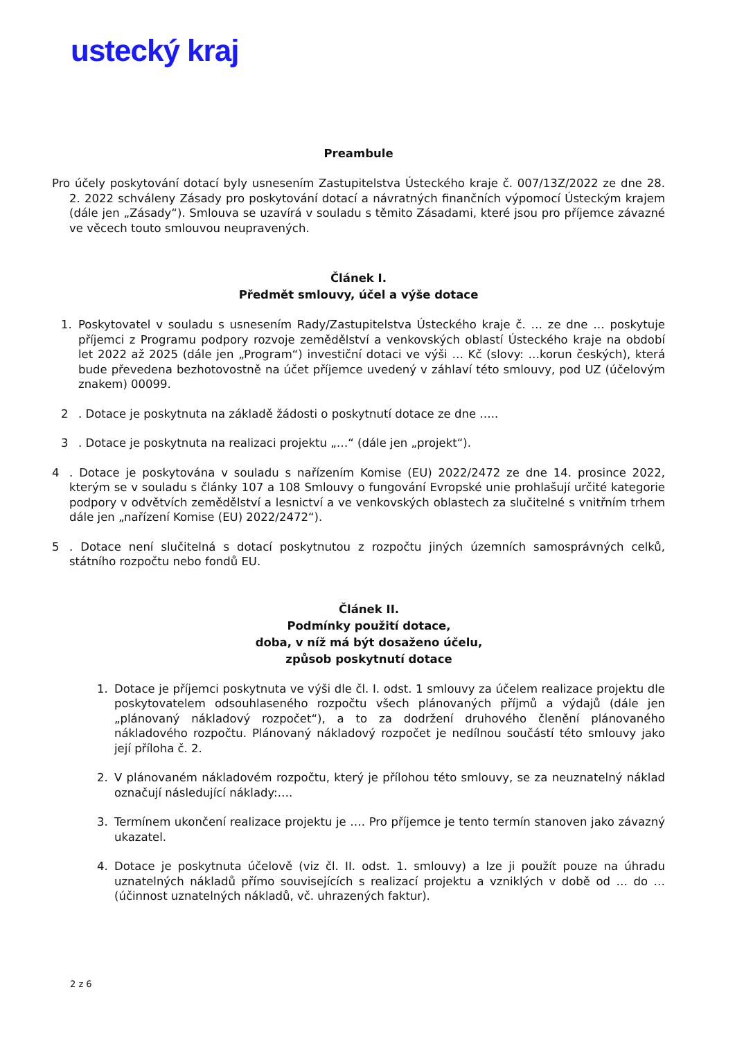ustecký kraj
Preambule
Pro účely poskytování dotací byly usnesením Zastupitelstva Ústeckého kraje č. 007/13Z/2022 ze dne 28. 2. 2022 schváleny Zásady pro poskytování dotací a návratných finančních výpomocí Ústeckým krajem (dále jen „Zásady“). Smlouva se uzavírá v souladu s těmito Zásadami, které jsou pro příjemce závazné ve věcech touto smlouvou neupravených.
Článek I.
Předmět smlouvy, účel a výše dotace
1. Poskytovatel v souladu s usnesením Rady/Zastupitelstva Ústeckého kraje č. … ze dne … poskytuje příjemci z Programu podpory rozvoje zemědělství a venkovských oblastí Ústeckého kraje na období let 2022 až 2025 (dále jen „Program“) investiční dotaci ve výši … Kč (slovy: …korun českých), která bude převedena bezhotovostně na účet příjemce uvedený v záhlaví této smlouvy, pod UZ (účelovým znakem) 00099.
2. Dotace je poskytnuta na základě žádosti o poskytnutí dotace ze dne …..
3. Dotace je poskytnuta na realizaci projektu „…“ (dále jen „projekt“).
4. Dotace je poskytována v souladu s nařízením Komise (EU) 2022/2472 ze dne 14. prosince 2022, kterým se v souladu s články 107 a 108 Smlouvy o fungování Evropské unie prohlašují určité kategorie podpory v odvětvích zemědělství a lesnictví a ve venkovských oblastech za slučitelné s vnitřním trhem dále jen „nařízení Komise (EU) 2022/2472“).
5. Dotace není slučitelná s dotací poskytnutou z rozpočtu jiných územních samosprávných celků, státního rozpočtu nebo fondů EU.
Článek II.
Podmínky použití dotace,
doba, v níž má být dosaženo účelu,
způsob poskytnutí dotace
1. Dotace je příjemci poskytnuta ve výši dle čl. I. odst. 1 smlouvy za účelem realizace projektu dle poskytovatelem odsouhlaseného rozpočtu všech plánovaných příjmů a výdajů (dále jen „plánovaný nákladový rozpočet“), a to za dodržení druhového členění plánovaného nákladového rozpočtu. Plánovaný nákladový rozpočet je nedílnou součástí této smlouvy jako její příloha č. 2.
2. V plánovaném nákladovém rozpočtu, který je přílohou této smlouvy, se za neuznatelný náklad označují následující náklady:….
3. Termínem ukončení realizace projektu je …. Pro příjemce je tento termín stanoven jako závazný ukazatel.
4. Dotace je poskytnuta účelově (viz čl. II. odst. 1. smlouvy) a lze ji použít pouze na úhradu uznatelných nákladů přímo souvisejících s realizací projektu a vzniklých v době od … do … (účinnost uznatelných nákladů, vč. uhrazených faktur).
2 z 6